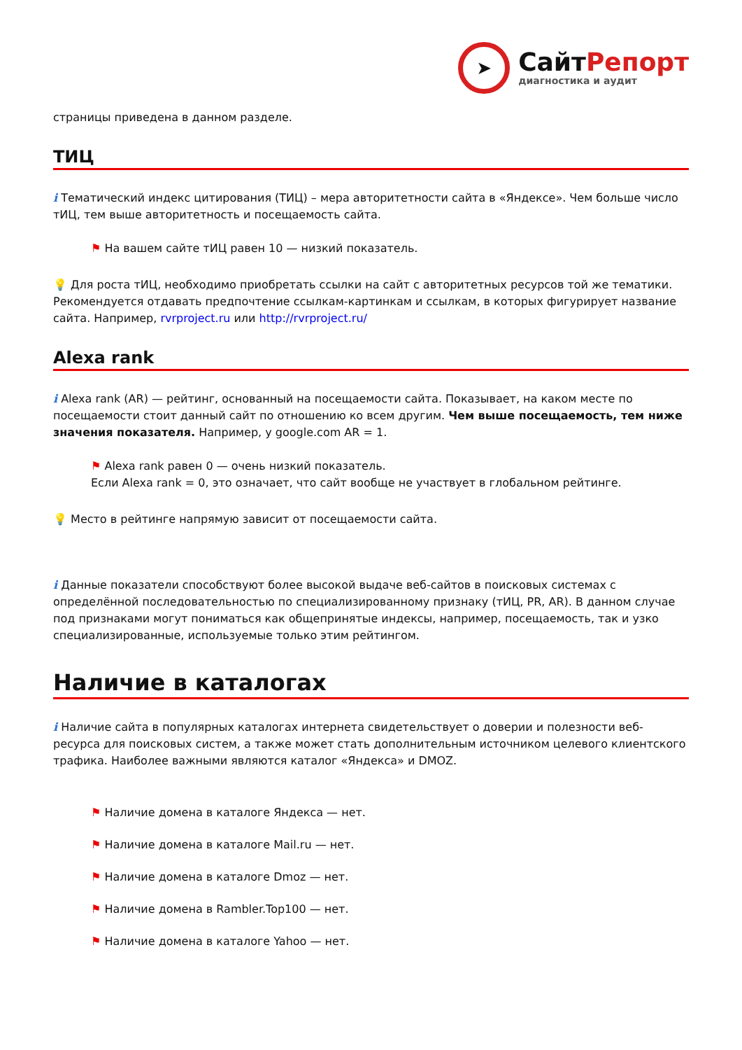➤
СайтРепорт
диагностика и аудит
страницы приведена в данном разделе.
ТИЦ
i Тематический индекс цитирования (ТИЦ) – мера авторитетности сайта в «Яндексе». Чем больше число тИЦ, тем выше авторитетность и посещаемость сайта.
⚑ На вашем сайте тИЦ равен 10 — низкий показатель.
💡 Для роста тИЦ, необходимо приобретать ссылки на сайт с авторитетных ресурсов той же тематики. Рекомендуется отдавать предпочтение ссылкам-картинкам и ссылкам, в которых фигурирует название сайта. Например, rvrproject.ru или http://rvrproject.ru/
Alexa rank
i Alexa rank (AR) — рейтинг, основанный на посещаемости сайта. Показывает, на каком месте по посещаемости стоит данный сайт по отношению ко всем другим. Чем выше посещаемость, тем ниже значения показателя. Например, у google.com AR = 1.
⚑ Alexa rank равен 0 — очень низкий показатель.
Если Alexa rank = 0, это означает, что сайт вообще не участвует в глобальном рейтинге.
💡 Место в рейтинге напрямую зависит от посещаемости сайта.
i Данные показатели способствуют более высокой выдаче веб-сайтов в поисковых системах с определённой последовательностью по специализированному признаку (тИЦ, PR, AR). В данном случае под признаками могут пониматься как общепринятые индексы, например, посещаемость, так и узко специализированные, используемые только этим рейтингом.
Наличие в каталогах
i Наличие сайта в популярных каталогах интернета свидетельствует о доверии и полезности веб-ресурса для поисковых систем, а также может стать дополнительным источником целевого клиентского трафика. Наиболее важными являются каталог «Яндекса» и DMOZ.
⚑ Наличие домена в каталоге Яндекса — нет.
⚑ Наличие домена в каталоге Mail.ru — нет.
⚑ Наличие домена в каталоге Dmoz — нет.
⚑ Наличие домена в Rambler.Top100 — нет.
⚑ Наличие домена в каталоге Yahoo — нет.